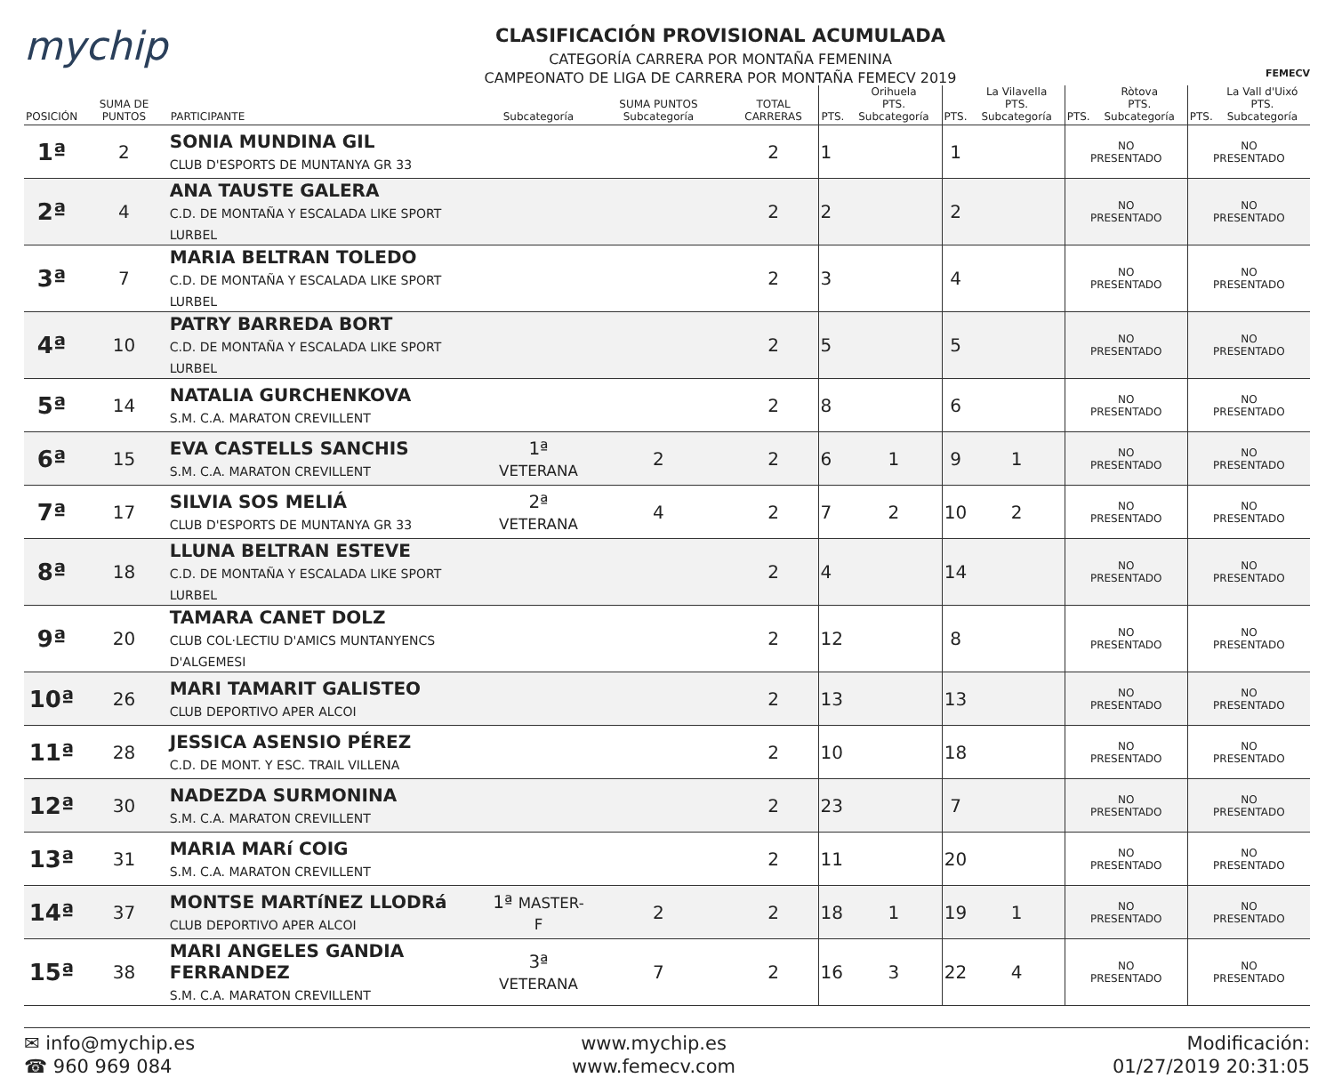mychip
CLASIFICACIÓN PROVISIONAL ACUMULADA
CATEGORÍA CARRERA POR MONTAÑA FEMENINA
CAMPEONATO DE LIGA DE CARRERA POR MONTAÑA FEMECV 2019
FEMECV
| POSICIÓN | SUMA DE PUNTOS | PARTICIPANTE | Subcategoría | SUMA PUNTOS Subcategoría | TOTAL CARRERAS | PTS. | Orihuela PTS. Subcategoría | PTS. | La Vilavella PTS. Subcategoría | PTS. | Ròtova PTS. Subcategoría | PTS. | La Vall d'Uixó PTS. Subcategoría |
| --- | --- | --- | --- | --- | --- | --- | --- | --- | --- | --- | --- | --- | --- |
| 1ª | 2 | SONIA MUNDINA GIL CLUB D'ESPORTS DE MUNTANYA GR 33 | | | 2 | 1 | | 1 | | NO PRESENTADO | | NO PRESENTADO | |
| 2ª | 4 | ANA TAUSTE GALERA C.D. DE MONTAÑA Y ESCALADA LIKE SPORT LURBEL | | | 2 | 2 | | 2 | | NO PRESENTADO | | NO PRESENTADO | |
| 3ª | 7 | MARIA BELTRAN TOLEDO C.D. DE MONTAÑA Y ESCALADA LIKE SPORT LURBEL | | | 2 | 3 | | 4 | | NO PRESENTADO | | NO PRESENTADO | |
| 4ª | 10 | PATRY BARREDA BORT C.D. DE MONTAÑA Y ESCALADA LIKE SPORT LURBEL | | | 2 | 5 | | 5 | | NO PRESENTADO | | NO PRESENTADO | |
| 5ª | 14 | NATALIA GURCHENKOVA S.M. C.A. MARATON CREVILLENT | | | 2 | 8 | | 6 | | NO PRESENTADO | | NO PRESENTADO | |
| 6ª | 15 | EVA CASTELLS SANCHIS S.M. C.A. MARATON CREVILLENT | 1ª VETERANA | 2 | 2 | 6 | 1 | 9 | 1 | NO PRESENTADO | | NO PRESENTADO | |
| 7ª | 17 | SILVIA SOS MELIÁ CLUB D'ESPORTS DE MUNTANYA GR 33 | 2ª VETERANA | 4 | 2 | 7 | 2 | 10 | 2 | NO PRESENTADO | | NO PRESENTADO | |
| 8ª | 18 | LLUNA BELTRAN ESTEVE C.D. DE MONTAÑA Y ESCALADA LIKE SPORT LURBEL | | | 2 | 4 | | 14 | | NO PRESENTADO | | NO PRESENTADO | |
| 9ª | 20 | TAMARA CANET DOLZ CLUB COL·LECTIU D'AMICS MUNTANYENCS D'ALGEMESI | | | 2 | 12 | | 8 | | NO PRESENTADO | | NO PRESENTADO | |
| 10ª | 26 | MARI TAMARIT GALISTEO CLUB DEPORTIVO APER ALCOI | | | 2 | 13 | | 13 | | NO PRESENTADO | | NO PRESENTADO | |
| 11ª | 28 | JESSICA ASENSIO PÉREZ C.D. DE MONT. Y ESC. TRAIL VILLENA | | | 2 | 10 | | 18 | | NO PRESENTADO | | NO PRESENTADO | |
| 12ª | 30 | NADEZDA SURMONINA S.M. C.A. MARATON CREVILLENT | | | 2 | 23 | | 7 | | NO PRESENTADO | | NO PRESENTADO | |
| 13ª | 31 | MARIA MARí COIG S.M. C.A. MARATON CREVILLENT | | | 2 | 11 | | 20 | | NO PRESENTADO | | NO PRESENTADO | |
| 14ª | 37 | MONTSE MARTíNEZ LLODRá CLUB DEPORTIVO APER ALCOI | 1ª MASTER-F | 2 | 2 | 18 | 1 | 19 | 1 | NO PRESENTADO | | NO PRESENTADO | |
| 15ª | 38 | MARI ANGELES GANDIA FERRANDEZ S.M. C.A. MARATON CREVILLENT | 3ª VETERANA | 7 | 2 | 16 | 3 | 22 | 4 | NO PRESENTADO | | NO PRESENTADO | |
✉ info@mychip.es
☎ 960 969 084
www.mychip.es
www.femecv.com
Modificación:
01/27/2019 20:31:05